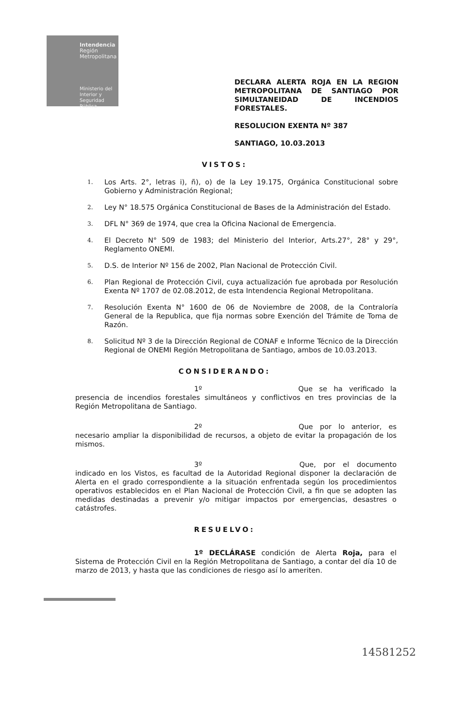Intendencia
Región Metropolitana
Ministerio del
Interior y
Seguridad Pública
DECLARA ALERTA ROJA EN LA REGION METROPOLITANA DE SANTIAGO POR SIMULTANEIDAD DE INCENDIOS FORESTALES.
RESOLUCION EXENTA Nº 387
SANTIAGO, 10.03.2013
VISTOS:
1.
Los Arts. 2°, letras i), ñ), o) de la Ley 19.175, Orgánica Constitucional sobre Gobierno y Administración Regional;
2.
Ley N° 18.575 Orgánica Constitucional de Bases de la Administración del Estado.
3.
DFL N° 369 de 1974, que crea la Oficina Nacional de Emergencia.
4.
El Decreto N° 509 de 1983; del Ministerio del Interior, Arts.27°, 28° y 29°, Reglamento ONEMI.
5.
D.S. de Interior Nº 156 de 2002, Plan Nacional de Protección Civil.
6.
Plan Regional de Protección Civil, cuya actualización fue aprobada por Resolución Exenta Nº 1707 de 02.08.2012, de esta Intendencia Regional Metropolitana.
7.
Resolución Exenta N° 1600 de 06 de Noviembre de 2008, de la Contraloría General de la Republica, que fija normas sobre Exención del Trámite de Toma de Razón.
8.
Solicitud Nº 3 de la Dirección Regional de CONAF e Informe Técnico de la Dirección Regional de ONEMI Región Metropolitana de Santiago, ambos de 10.03.2013.
CONSIDERANDO:
1º Que se ha verificado la presencia de incendios forestales simultáneos y conflictivos en tres provincias de la Región Metropolitana de Santiago.
2º Que por lo anterior, es necesario ampliar la disponibilidad de recursos, a objeto de evitar la propagación de los mismos.
3º Que, por el documento indicado en los Vistos, es facultad de la Autoridad Regional disponer la declaración de Alerta en el grado correspondiente a la situación enfrentada según los procedimientos operativos establecidos en el Plan Nacional de Protección Civil, a fin que se adopten las medidas destinadas a prevenir y/o mitigar impactos por emergencias, desastres o catástrofes.
RESUELVO:
1º DECLÁRASE condición de Alerta Roja, para el Sistema de Protección Civil en la Región Metropolitana de Santiago, a contar del día 10 de marzo de 2013, y hasta que las condiciones de riesgo así lo ameriten.
14581252